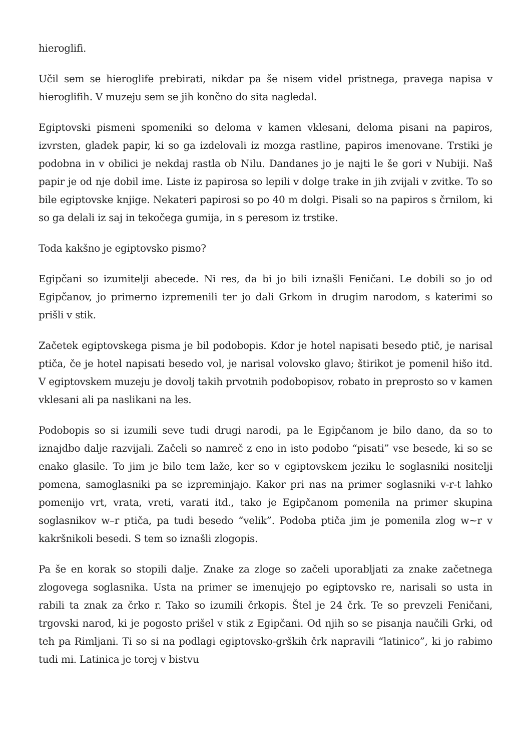hieroglifi.
Učil sem se hieroglife prebirati, nikdar pa še nisem videl pristnega, pravega napisa v hieroglifih. V muzeju sem se jih končno do sita nagledal.
Egiptovski pismeni spomeniki so deloma v kamen vklesani, deloma pisani na papiros, izvrsten, gladek papir, ki so ga izdelovali iz mozga rastline, papiros imenovane. Trstiki je podobna in v obilici je nekdaj rastla ob Nilu. Dandanes jo je najti le še gori v Nubiji. Naš papir je od nje dobil ime. Liste iz papirosa so lepili v dolge trake in jih zvijali v zvitke. To so bile egiptovske knjige. Nekateri papirosi so po 40 m dolgi. Pisali so na papiros s črnilom, ki so ga delali iz saj in tekočega gumija, in s peresom iz trstike.
Toda kakšno je egiptovsko pismo?
Egipčani so izumitelji abecede. Ni res, da bi jo bili iznašli Feničani. Le dobili so jo od Egipčanov, jo primerno izpremenili ter jo dali Grkom in drugim narodom, s katerimi so prišli v stik.
Začetek egiptovskega pisma je bil podobopis. Kdor je hotel napisati besedo ptič, je narisal ptiča, če je hotel napisati besedo vol, je narisal volovsko glavo; štirikot je pomenil hišo itd. V egiptovskem muzeju je dovolj takih prvotnih podobopisov, robato in preprosto so v kamen vklesani ali pa naslikani na les.
Podobopis so si izumili seve tudi drugi narodi, pa le Egipčanom je bilo dano, da so to iznajdbo dalje razvijali. Začeli so namreč z eno in isto podobo “pisati” vse besede, ki so se enako glasile. To jim je bilo tem laže, ker so v egiptovskem jeziku le soglasniki nositelji pomena, samoglasniki pa se izpreminjajo. Kakor pri nas na primer soglasniki v-r-t lahko pomenijo vrt, vrata, vreti, varati itd., tako je Egipčanom pomenila na primer skupina soglasnikov w–r ptiča, pa tudi besedo “velik”. Podoba ptiča jim je pomenila zlog w~r v kakršnikoli besedi. S tem so iznašli zlogopis.
Pa še en korak so stopili dalje. Znake za zloge so začeli uporabljati za znake začetnega zlogovega soglasnika. Usta na primer se imenujejo po egiptovsko re, narisali so usta in rabili ta znak za črko r. Tako so izumili črkopis. Štel je 24 črk. Te so prevzeli Feničani, trgovski narod, ki je pogosto prišel v stik z Egipčani. Od njih so se pisanja naučili Grki, od teh pa Rimljani. Ti so si na podlagi egiptovsko-grških črk napravili “latinico”, ki jo rabimo tudi mi. Latinica je torej v bistvu